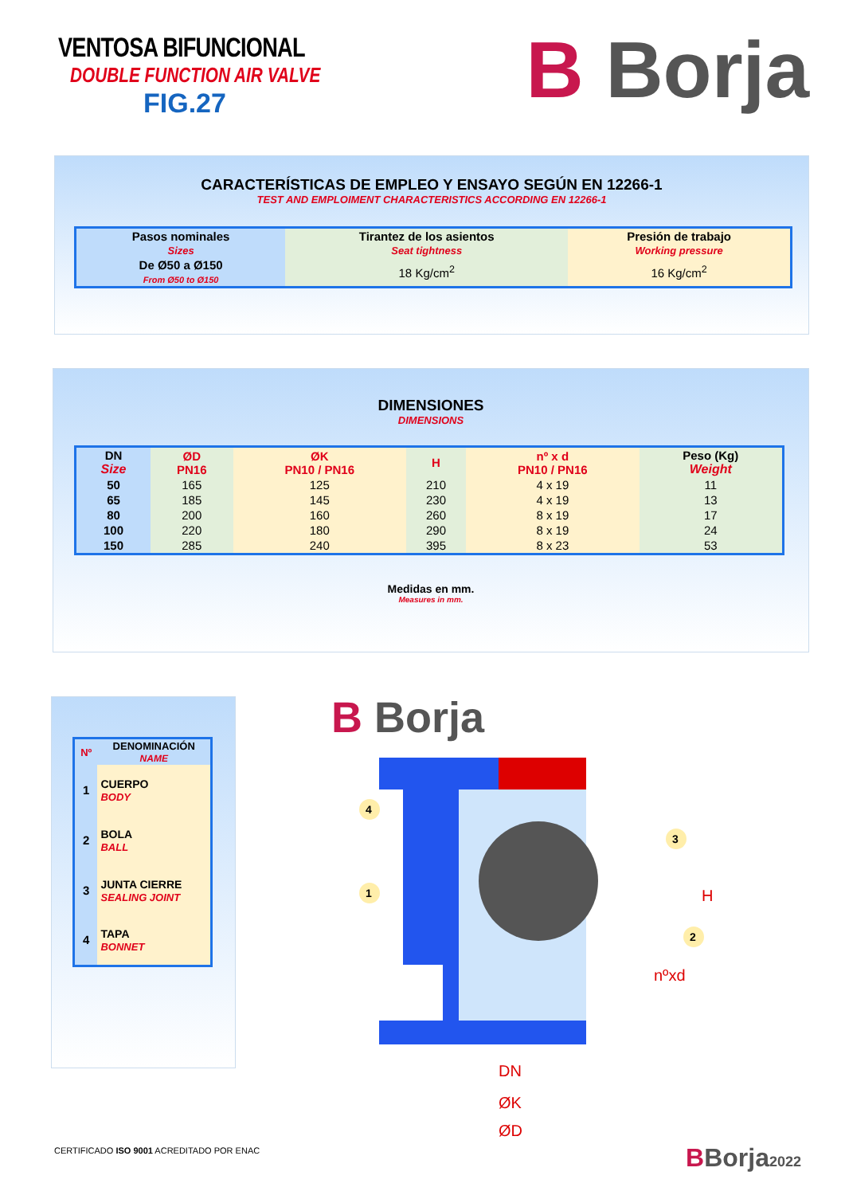VENTOSA BIFUNCIONAL
DOUBLE FUNCTION AIR VALVE
FIG.27
B Borja
CARACTERÍSTICAS DE EMPLEO Y ENSAYO SEGÚN EN 12266-1
TEST AND EMPLOIMENT CHARACTERISTICS ACCORDING EN 12266-1
| Pasos nominales Sizes | Tirantez de los asientos Seat tightness | Presión de trabajo Working pressure |
| --- | --- | --- |
| De Ø50 a Ø150 From Ø50 to Ø150 | 18 Kg/cm<sup>2</sup> | 16 Kg/cm<sup>2</sup> |
DIMENSIONES
DIMENSIONS
| DN Size | ØD PN16 | ØK PN10 / PN16 | H | nº x d PN10 / PN16 | Peso (Kg) Weight |
| --- | --- | --- | --- | --- | --- |
| 50 | 165 | 125 | 210 | 4 x 19 | 11 |
| 65 | 185 | 145 | 230 | 4 x 19 | 13 |
| 80 | 200 | 160 | 260 | 8 x 19 | 17 |
| 100 | 220 | 180 | 290 | 8 x 19 | 24 |
| 150 | 285 | 240 | 395 | 8 x 23 | 53 |
Medidas en mm.
Measures in mm.
| Nº | DENOMINACIÓN NAME |
| --- | --- |
| 1 | CUERPO BODY |
| 2 | BOLA BALL |
| 3 | JUNTA CIERRE SEALING JOINT |
| 4 | TAPA BONNET |
B Borja
H
nºxd
DN
ØK
ØD
4
1
3
2
CERTIFICADO ISO 9001 ACREDITADO POR ENAC
BBorja2022